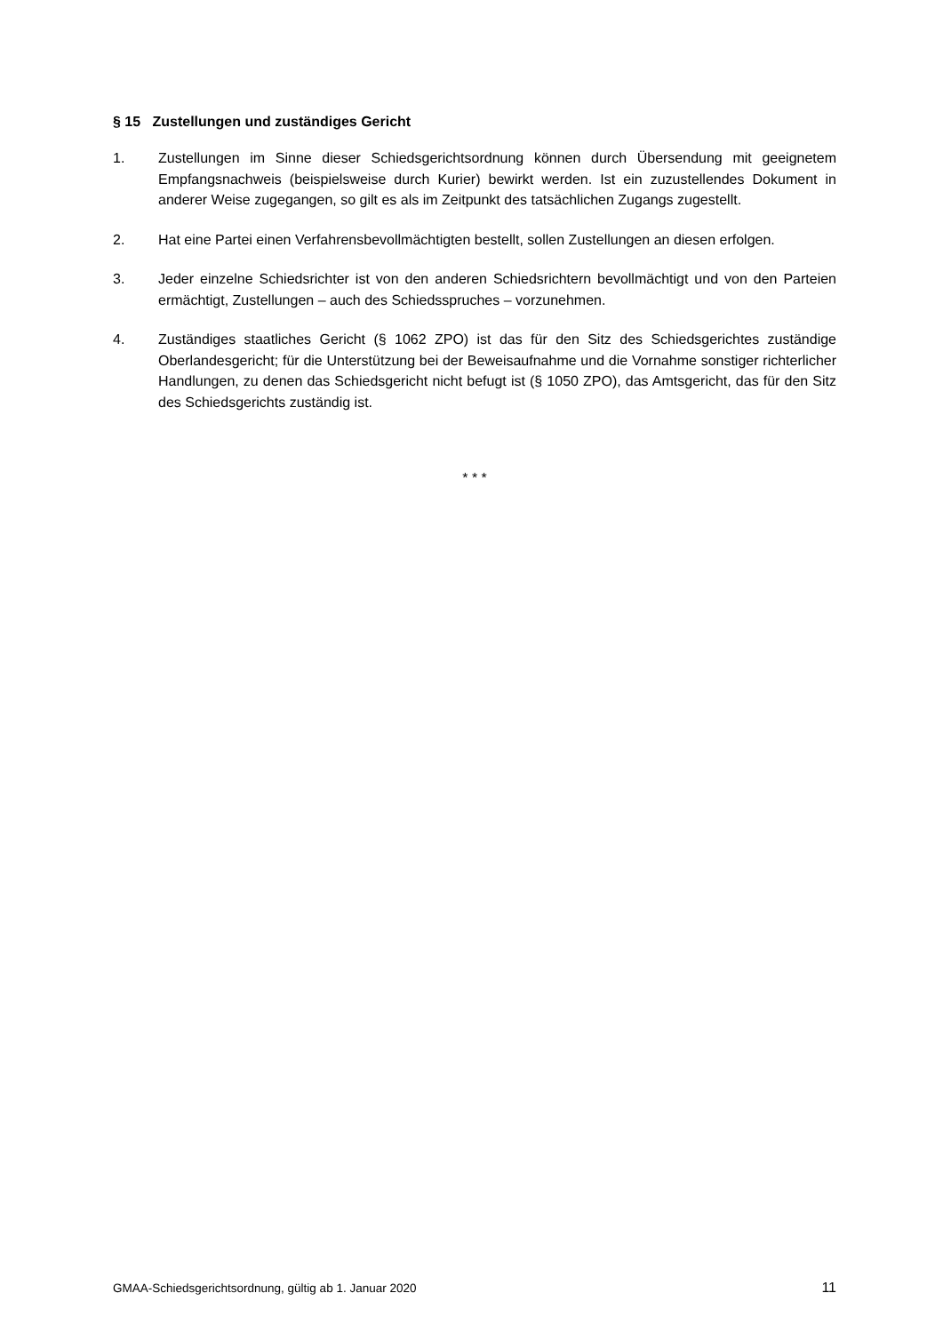§ 15 Zustellungen und zuständiges Gericht
1. Zustellungen im Sinne dieser Schiedsgerichtsordnung können durch Übersendung mit geeignetem Empfangsnachweis (beispielsweise durch Kurier) bewirkt werden. Ist ein zuzustellendes Dokument in anderer Weise zugegangen, so gilt es als im Zeitpunkt des tatsächlichen Zugangs zugestellt.
2. Hat eine Partei einen Verfahrensbevollmächtigten bestellt, sollen Zustellungen an diesen erfolgen.
3. Jeder einzelne Schiedsrichter ist von den anderen Schiedsrichtern bevollmächtigt und von den Parteien ermächtigt, Zustellungen – auch des Schiedsspruches – vorzunehmen.
4. Zuständiges staatliches Gericht (§ 1062 ZPO) ist das für den Sitz des Schiedsgerichtes zuständige Oberlandesgericht; für die Unterstützung bei der Beweisaufnahme und die Vornahme sonstiger richterlicher Handlungen, zu denen das Schiedsgericht nicht befugt ist (§ 1050 ZPO), das Amtsgericht, das für den Sitz des Schiedsgerichts zuständig ist.
* * *
GMAA-Schiedsgerichtsordnung, gültig ab 1. Januar 2020 11